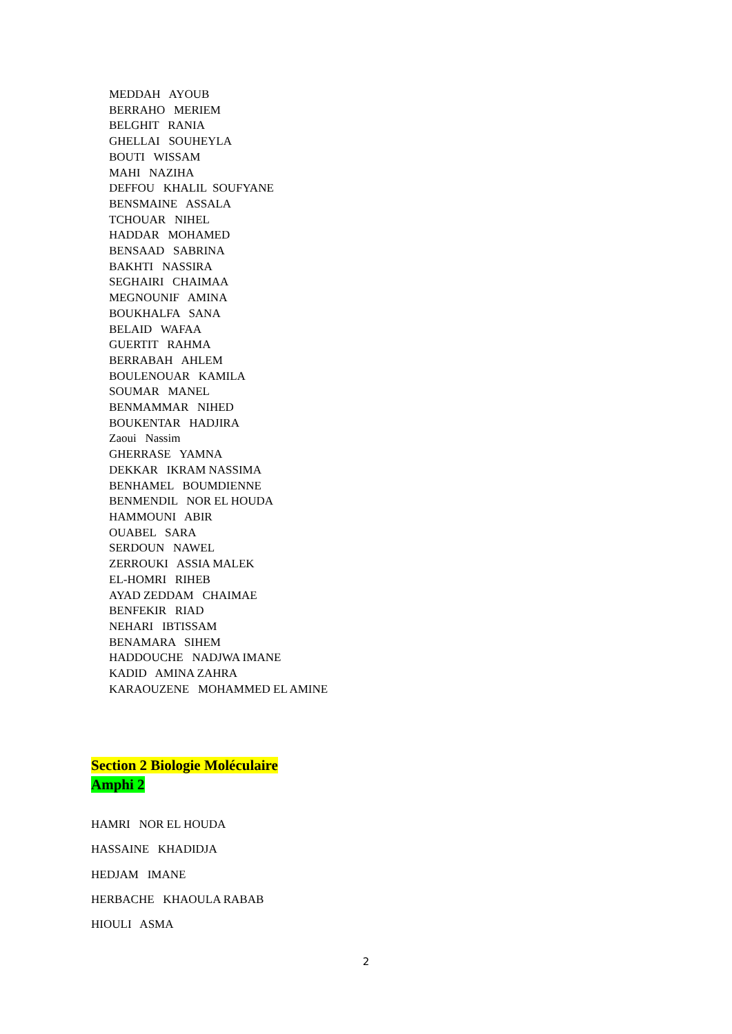MEDDAH AYOUB
BERRAHO MERIEM
BELGHIT RANIA
GHELLAI SOUHEYLA
BOUTI WISSAM
MAHI NAZIHA
DEFFOU KHALIL SOUFYANE
BENSMAINE ASSALA
TCHOUAR NIHEL
HADDAR MOHAMED
BENSAAD SABRINA
BAKHTI NASSIRA
SEGHAIRI CHAIMAA
MEGNOUNIF AMINA
BOUKHALFA SANA
BELAID WAFAA
GUERTIT RAHMA
BERRABAH AHLEM
BOULENOUAR KAMILA
SOUMAR MANEL
BENMAMMAR NIHED
BOUKENTAR HADJIRA
Zaoui Nassim
GHERRASE YAMNA
DEKKAR IKRAM NASSIMA
BENHAMEL BOUMDIENNE
BENMENDIL NOR EL HOUDA
HAMMOUNI ABIR
OUABEL SARA
SERDOUN NAWEL
ZERROUKI ASSIA MALEK
EL-HOMRI RIHEB
AYAD ZEDDAM CHAIMAE
BENFEKIR RIAD
NEHARI IBTISSAM
BENAMARA SIHEM
HADDOUCHE NADJWA IMANE
KADID AMINA ZAHRA
KARAOUZENE MOHAMMED EL AMINE
Section 2 Biologie Moléculaire
Amphi 2
HAMRI NOR EL HOUDA
HASSAINE KHADIDJA
HEDJAM IMANE
HERBACHE KHAOULA RABAB
HIOULI ASMA
2